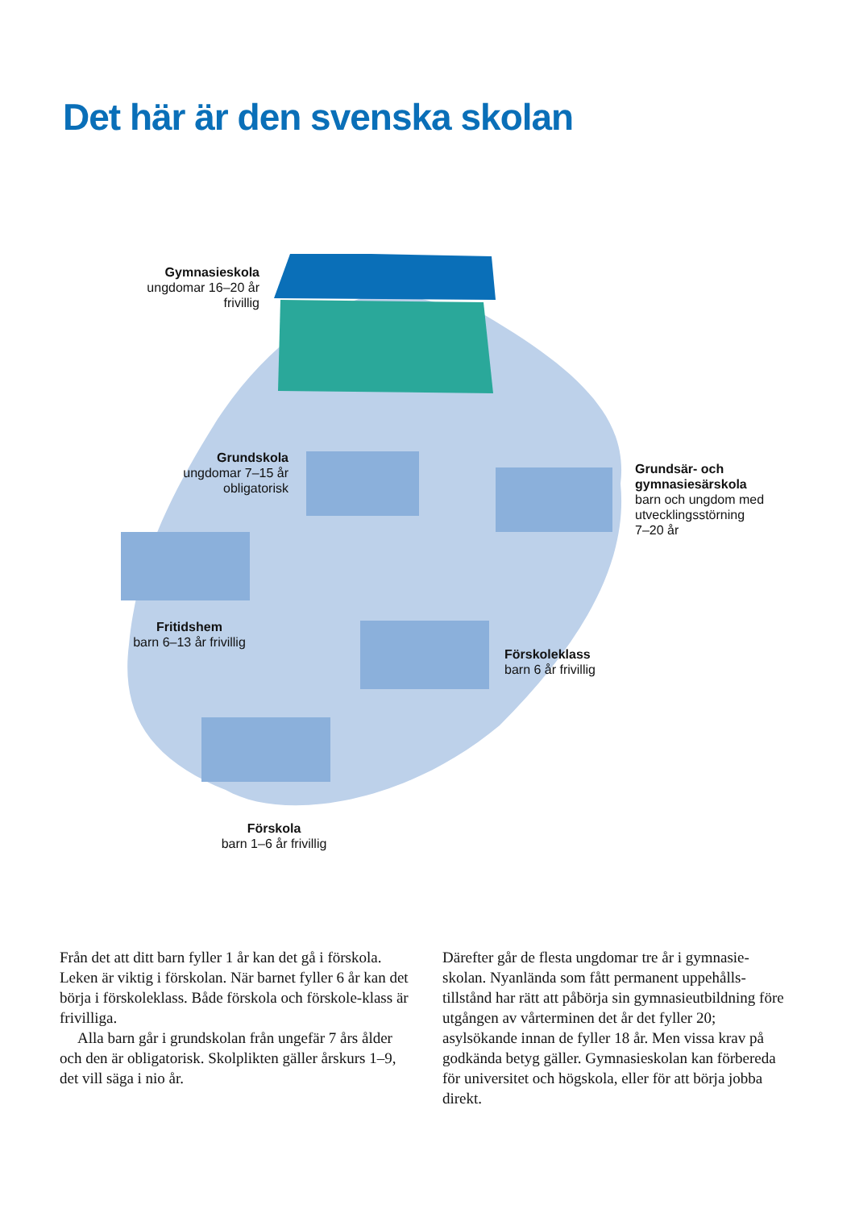Det här är den svenska skolan
Gymnasieskola
ungdomar 16–20 år
frivillig
Grundskola
ungdomar 7–15 år
obligatorisk
Grundsär- och gymnasiesärskola
barn och ungdom med utvecklingsstörning
7–20 år
Fritidshem
barn 6–13 år frivillig
Förskoleklass
barn 6 år frivillig
Förskola
barn 1–6 år frivillig
Från det att ditt barn fyller 1 år kan det gå i förskola. Leken är viktig i förskolan. När barnet fyller 6 år kan det börja i förskoleklass. Både förskola och förskole-klass är frivilliga.
Alla barn går i grundskolan från ungefär 7 års ålder och den är obligatorisk. Skolplikten gäller årskurs 1–9, det vill säga i nio år.
Därefter går de flesta ungdomar tre år i gymnasie-skolan. Nyanlända som fått permanent uppehålls-tillstånd har rätt att påbörja sin gymnasieutbildning före utgången av vårterminen det år det fyller 20; asylsökande innan de fyller 18 år. Men vissa krav på godkända betyg gäller. Gymnasieskolan kan förbereda för universitet och högskola, eller för att börja jobba direkt.